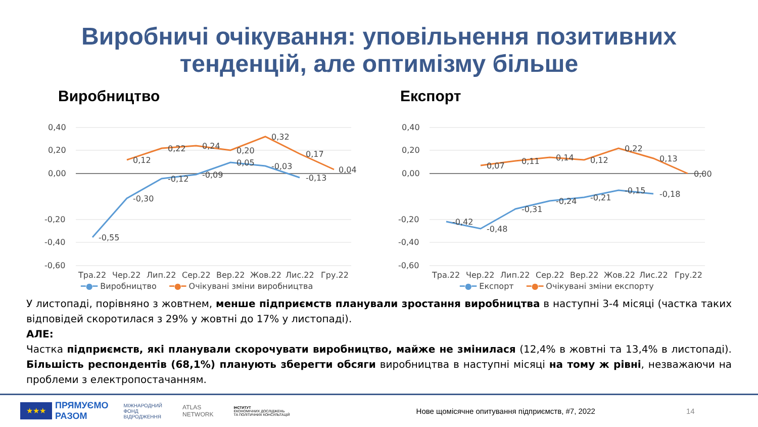Виробничі очікування: уповільнення позитивних
тенденцій, але оптимізму більше
Виробництво
0,40
0,20
0,00
-0,20
-0,40
-0,60
-0,55
-0,30
-0,12
-0,09
0,05
-0,03
-0,13
0,12
0,22
0,24
0,20
0,32
0,17
0,04
Тра.22
Чер.22
Лип.22
Сер.22
Вер.22
Жов.22
Лис.22
Гру.22
━●━ Виробництво ━●━ Очікувані зміни виробництва
Експорт
0,40
0,20
0,00
-0,20
-0,40
-0,60
-0,42
-0,48
-0,31
-0,24
-0,21
-0,15
-0,18
0,07
0,11
0,14
0,12
0,22
0,13
0,00
Тра.22
Чер.22
Лип.22
Сер.22
Вер.22
Жов.22
Лис.22
Гру.22
━●━ Експорт ━●━ Очікувані зміни експорту
У листопаді, порівняно з жовтнем, менше підприємств планували зростання виробництва в наступні 3-4 місяці (частка таких відповідей скоротилася з 29% у жовтні до 17% у листопаді).
АЛЕ:
Частка підприємств, які планували скорочувати виробництво, майже не змінилася (12,4% в жовтні та 13,4% в листопаді). Більшість респондентів (68,1%) планують зберегти обсяги виробництва в наступні місяці на тому ж рівні, незважаючи на проблеми з електропостачанням.
★★★ ПРЯМУЄМО
РАЗОМ МІЖНАРОДНИЙ
ФОНД
ВІДРОДЖЕННЯ ATLAS
NETWORK ІНСТИТУТ
ЕКОНОМІЧНИХ ДОСЛІДЖЕНЬ
ТА ПОЛІТИЧНИХ КОНСУЛЬТАЦІЙ Нове щомісячне опитування підприємств, #7, 2022 14